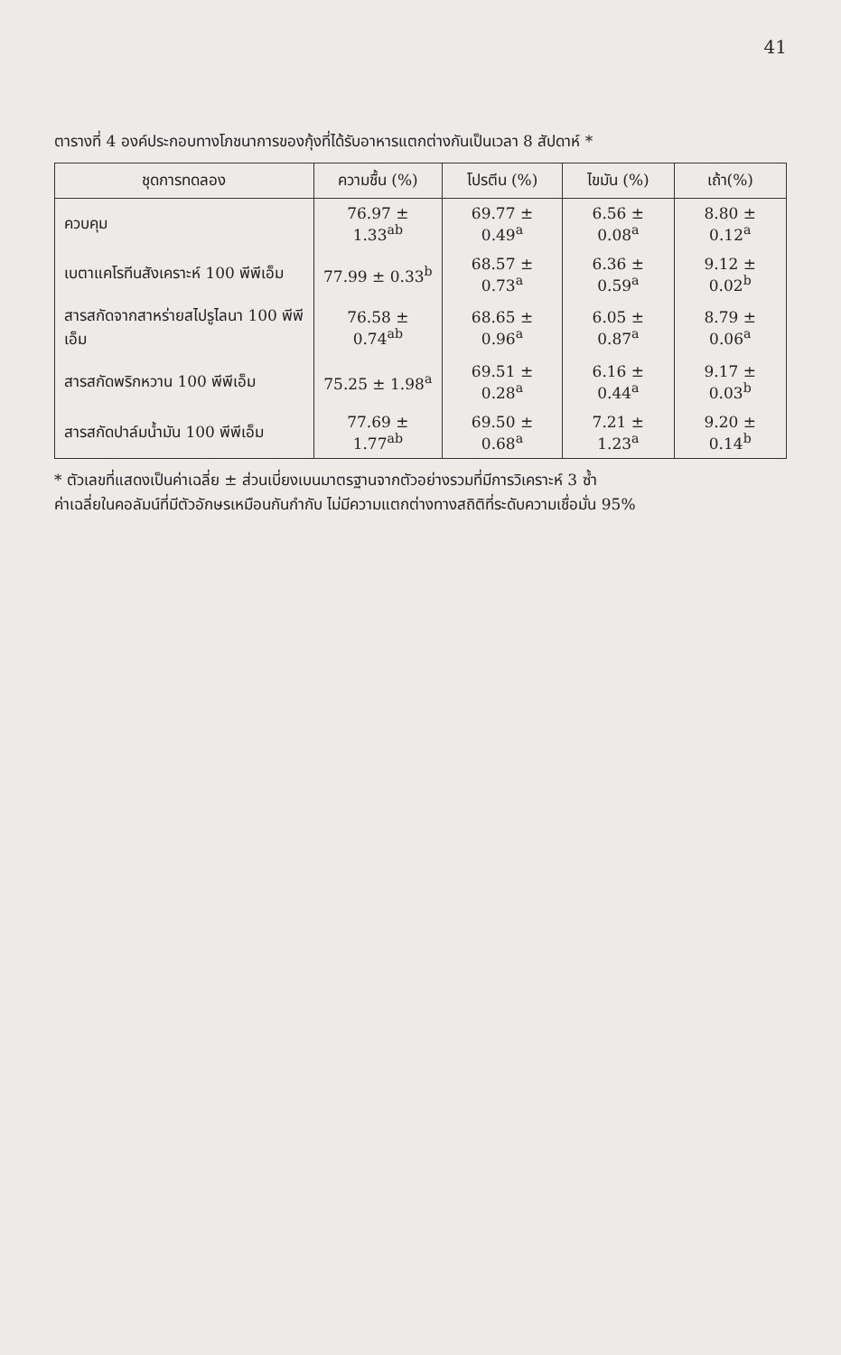41
ตารางที่ 4 องค์ประกอบทางโภชนาการของกุ้งที่ได้รับอาหารแตกต่างกันเป็นเวลา 8 สัปดาห์ *
| ชุดการทดลอง | ความชื้น (%) | โปรตีน (%) | ไขมัน (%) | เถ้า(%) |
| --- | --- | --- | --- | --- |
| ควบคุม | 76.97 ± 1.33<sup>ab</sup> | 69.77 ± 0.49<sup>a</sup> | 6.56 ± 0.08<sup>a</sup> | 8.80 ± 0.12<sup>a</sup> |
| เบตาแคโรทีนสังเคราะห์ 100 พีพีเอ็ม | 77.99 ± 0.33<sup>b</sup> | 68.57 ± 0.73<sup>a</sup> | 6.36 ± 0.59<sup>a</sup> | 9.12 ± 0.02<sup>b</sup> |
| สารสกัดจากสาหร่ายสไปรูไลนา 100 พีพีเอ็ม | 76.58 ± 0.74<sup>ab</sup> | 68.65 ± 0.96<sup>a</sup> | 6.05 ± 0.87<sup>a</sup> | 8.79 ± 0.06<sup>a</sup> |
| สารสกัดพริกหวาน 100 พีพีเอ็ม | 75.25 ± 1.98<sup>a</sup> | 69.51 ± 0.28<sup>a</sup> | 6.16 ± 0.44<sup>a</sup> | 9.17 ± 0.03<sup>b</sup> |
| สารสกัดปาล์มน้ำมัน 100 พีพีเอ็ม | 77.69 ± 1.77<sup>ab</sup> | 69.50 ± 0.68<sup>a</sup> | 7.21 ± 1.23<sup>a</sup> | 9.20 ± 0.14<sup>b</sup> |
* ตัวเลขที่แสดงเป็นค่าเฉลี่ย ± ส่วนเบี่ยงเบนมาตรฐานจากตัวอย่างรวมที่มีการวิเคราะห์ 3 ซ้ำ
ค่าเฉลี่ยในคอลัมน์ที่มีตัวอักษรเหมือนกันกำกับ ไม่มีความแตกต่างทางสถิติที่ระดับความเชื่อมั่น 95%